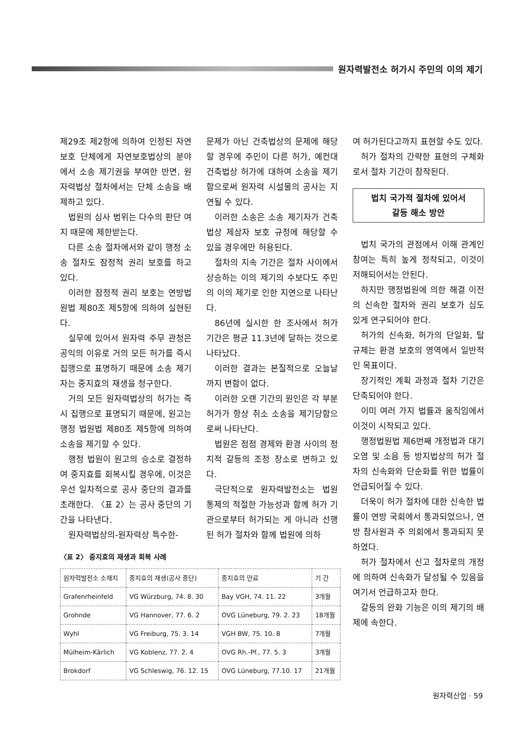원자력발전소 허가시 주민의 이의 제기
제29조 제2항에 의하여 인정된 자연 보호 단체에게 자연보호법상의 분야에서 소송 제기권을 부여한 반면, 원자력법상 절차에서는 단체 소송을 배제하고 있다.
법원의 심사 범위는 다수의 판단 여지 때문에 제한받는다.
다른 소송 절차에서와 같이 행정 소송 절차도 잠정적 권리 보호를 하고 있다.
이러한 잠정적 권리 보호는 연방법원법 제80조 제5항에 의하여 실현된다.
실무에 있어서 원자력 주무 관청은 공익의 이유로 거의 모든 허가를 즉시 집행으로 표명하기 때문에 소송 제기자는 중지효의 재생을 청구한다.
거의 모든 원자력법상의 허가는 즉시 집행으로 표명되기 때문에, 원고는 행정 법원법 제80조 제5항에 의하여 소송을 제기할 수 있다.
행정 법원이 원고의 승소로 결정하여 중지효를 회복시킬 경우에, 이것은 우선 일차적으로 공사 중단의 결과를 초래한다. 〈표 2〉는 공사 중단의 기간을 나타낸다.
원자력법상의-원자력상 특수한-
〈표 2〉 중지효의 재생과 회복 사례
| 원자력발전소 소재지 | 중지효의 재생(공사 중단) | 중지효의 만료 | 기 간 |
| --- | --- | --- | --- |
| Grafenrheinfeld | VG Würzburg, 74. 8. 30 | Bay VGH, 74. 11. 22 | 3개월 |
| Grohnde | VG Hannover, 77. 6. 2 | OVG Lüneburg, 79. 2. 23 | 18개월 |
| Wyhl | VG Freiburg, 75. 3. 14 | VGH BW, 75. 10. 8 | 7개월 |
| Mülheim-Kärlich | VG Koblenz, 77. 2. 4 | OVG Rh.-Pf., 77. 5. 3 | 3개월 |
| Brokdorf | VG Schleswig, 76. 12. 15 | OVG Lüneburg, 77.10. 17 | 21개월 |
문제가 아닌 건축법상의 문제에 해당할 경우에 주민이 다른 허가, 예컨대 건축법상 허가에 대하여 소송을 제기함으로써 원자력 시설물의 공사는 지연될 수 있다.
이러한 소송은 소송 제기자가 건축법상 제삼자 보호 규정에 해당할 수 있을 경우에만 허용된다.
절차의 지속 기간은 절차 사이에서 상승하는 이의 제기의 수보다도 주민의 이의 제기로 인한 지연으로 나타난다.
86년에 실시한 한 조사에서 허가 기간은 평균 11.3년에 달하는 것으로 나타났다.
이러한 결과는 본질적으로 오늘날까지 변함이 없다.
이러한 오랜 기간의 원인은 각 부분 허가가 항상 취소 소송을 제기당함으로써 나타난다.
법원은 점점 경제와 환경 사이의 정치적 갈등의 조정 장소로 변하고 있다.
극단적으로 원자력발전소는 법원 통제의 적절한 가능성과 함께 허가 기관으로부터 허가되는 게 아니라 선행된 허가 절차와 함께 법원에 의하
여 허가된다고까지 표현할 수도 있다.
허가 절차의 간략한 표현의 구체화로서 절차 기간이 참작된다.
법치 국가적 절차에 있어서
갈등 해소 방안
법치 국가의 관점에서 이해 관계인 참여는 특히 높게 정착되고, 이것이 저해되어서는 안된다.
하지만 행정법원에 의한 해결 이전의 신속한 절차와 권리 보호가 심도 있게 연구되어야 한다.
허가의 신속화, 허가의 단일화, 탈규제는 환경 보호의 영역에서 일반적인 목표이다.
장기적인 계획 과정과 절차 기간은 단축되어야 한다.
이미 여러 가지 법률과 움직임에서 이것이 시작되고 있다.
행정법원법 제6번째 개정법과 대기 오염 및 소음 등 방지법상의 허가 절차의 신속화와 단순화를 위한 법률이 언급되어질 수 있다.
더욱이 허가 절차에 대한 신속한 법률이 연방 국회에서 통과되었으나, 연방 참사원과 주 의회에서 통과되지 못하였다.
허가 절차에서 신고 절차로의 개정에 의하여 신속화가 달성될 수 있음을 여기서 언급하고자 한다.
갈등의 완화 기능은 이의 제기의 배제에 속한다.
원자력산업 · 59